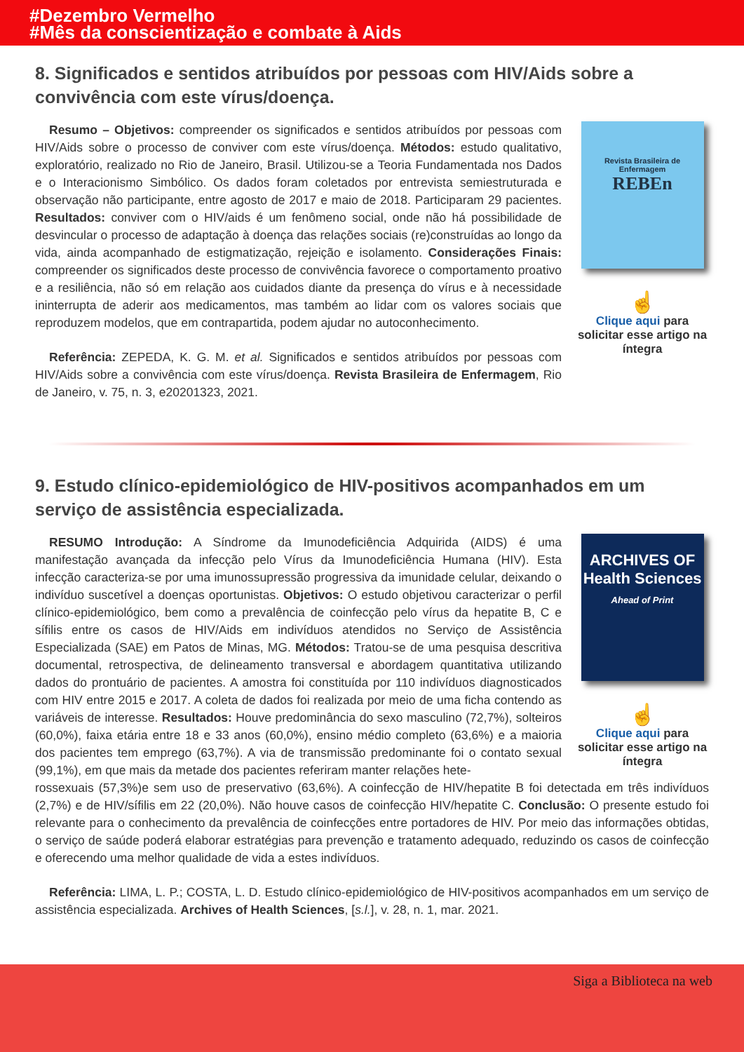#Dezembro Vermelho
#Mês da conscientização e combate à Aids
8. Significados e sentidos atribuídos por pessoas com HIV/Aids sobre a convivência com este vírus/doença.
Resumo – Objetivos: compreender os significados e sentidos atribuídos por pessoas com HIV/Aids sobre o processo de conviver com este vírus/doença. Métodos: estudo qualitativo, exploratório, realizado no Rio de Janeiro, Brasil. Utilizou-se a Teoria Fundamentada nos Dados e o Interacionismo Simbólico. Os dados foram coletados por entrevista semiestruturada e observação não participante, entre agosto de 2017 e maio de 2018. Participaram 29 pacientes. Resultados: conviver com o HIV/aids é um fenômeno social, onde não há possibilidade de desvincular o processo de adaptação à doença das relações sociais (re)construídas ao longo da vida, ainda acompanhado de estigmatização, rejeição e isolamento. Considerações Finais: compreender os significados deste processo de convivência favorece o comportamento proativo e a resiliência, não só em relação aos cuidados diante da presença do vírus e à necessidade ininterrupta de aderir aos medicamentos, mas também ao lidar com os valores sociais que reproduzem modelos, que em contrapartida, podem ajudar no autoconhecimento.
Referência: ZEPEDA, K. G. M. et al. Significados e sentidos atribuídos por pessoas com HIV/Aids sobre a convivência com este vírus/doença. Revista Brasileira de Enfermagem, Rio de Janeiro, v. 75, n. 3, e20201323, 2021.
Revista Brasileira de Enfermagem
REBEn
☝
Clique aqui para solicitar esse artigo na íntegra
9. Estudo clínico-epidemiológico de HIV-positivos acompanhados em um serviço de assistência especializada.
RESUMO Introdução: A Síndrome da Imunodeficiência Adquirida (AIDS) é uma manifestação avançada da infecção pelo Vírus da Imunodeficiência Humana (HIV). Esta infecção caracteriza-se por uma imunossupressão progressiva da imunidade celular, deixando o indivíduo suscetível a doenças oportunistas. Objetivos: O estudo objetivou caracterizar o perfil clínico-epidemiológico, bem como a prevalência de coinfecção pelo vírus da hepatite B, C e sífilis entre os casos de HIV/Aids em indivíduos atendidos no Serviço de Assistência Especializada (SAE) em Patos de Minas, MG. Métodos: Tratou-se de uma pesquisa descritiva documental, retrospectiva, de delineamento transversal e abordagem quantitativa utilizando dados do prontuário de pacientes. A amostra foi constituída por 110 indivíduos diagnosticados com HIV entre 2015 e 2017. A coleta de dados foi realizada por meio de uma ficha contendo as variáveis de interesse. Resultados: Houve predominância do sexo masculino (72,7%), solteiros (60,0%), faixa etária entre 18 e 33 anos (60,0%), ensino médio completo (63,6%) e a maioria dos pacientes tem emprego (63,7%). A via de transmissão predominante foi o contato sexual (99,1%), em que mais da metade dos pacientes referiram manter relações hete-
ARCHIVES OF Health Sciences
Ahead of Print
☝
Clique aqui para solicitar esse artigo na íntegra
rossexuais (57,3%)e sem uso de preservativo (63,6%). A coinfecção de HIV/hepatite B foi detectada em três indivíduos (2,7%) e de HIV/sífilis em 22 (20,0%). Não houve casos de coinfecção HIV/hepatite C. Conclusão: O presente estudo foi relevante para o conhecimento da prevalência de coinfecções entre portadores de HIV. Por meio das informações obtidas, o serviço de saúde poderá elaborar estratégias para prevenção e tratamento adequado, reduzindo os casos de coinfecção e oferecendo uma melhor qualidade de vida a estes indivíduos.
Referência: LIMA, L. P.; COSTA, L. D. Estudo clínico-epidemiológico de HIV-positivos acompanhados em um serviço de assistência especializada. Archives of Health Sciences, [s.l.], v. 28, n. 1, mar. 2021.
Siga a Biblioteca na web